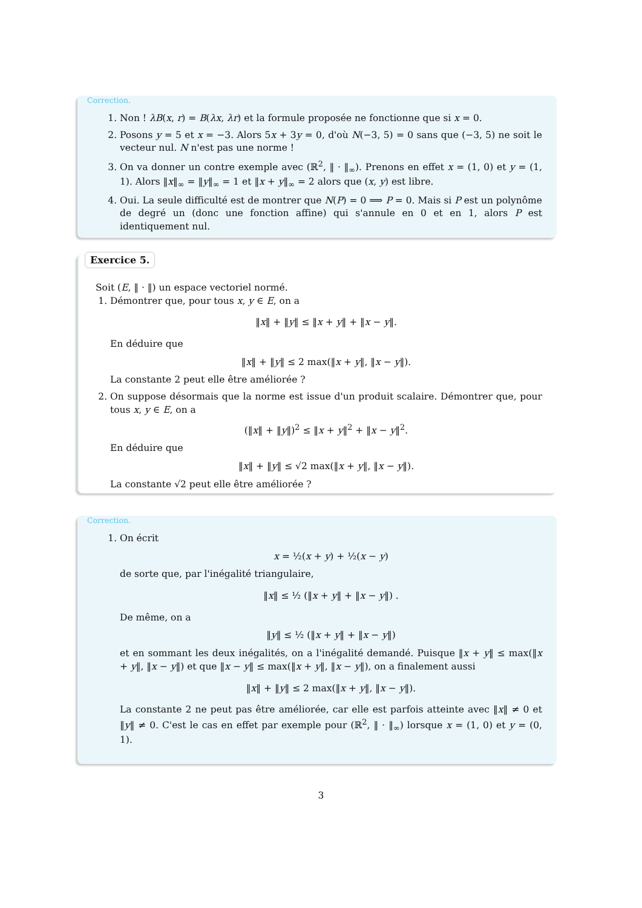Correction.
1. Non ! λB(x, r) = B(λx, λr) et la formule proposée ne fonctionne que si x = 0.
2. Posons y = 5 et x = −3. Alors 5x + 3y = 0, d'où N(−3, 5) = 0 sans que (−3, 5) ne soit le vecteur nul. N n'est pas une norme !
3. On va donner un contre exemple avec (ℝ<sup>2</sup>, ‖ · ‖<sub>∞</sub>). Prenons en effet x = (1, 0) et y = (1, 1). Alors ‖x‖<sub>∞</sub> = ‖y‖<sub>∞</sub> = 1 et ‖x + y‖<sub>∞</sub> = 2 alors que (x, y) est libre.
4. Oui. La seule difficulté est de montrer que N(P) = 0 ⟹ P = 0. Mais si P est un polynôme de degré un (donc une fonction affine) qui s'annule en 0 et en 1, alors P est identiquement nul.
Exercice 5.
Soit (E, ‖ · ‖) un espace vectoriel normé.
1. Démontrer que, pour tous x, y ∈ E, on a
‖x‖ + ‖y‖ ≤ ‖x + y‖ + ‖x − y‖.
En déduire que
‖x‖ + ‖y‖ ≤ 2 max(‖x + y‖, ‖x − y‖).
La constante 2 peut elle être améliorée ?
2. On suppose désormais que la norme est issue d'un produit scalaire. Démontrer que, pour tous x, y ∈ E, on a
(‖x‖ + ‖y‖)<sup>2</sup> ≤ ‖x + y‖<sup>2</sup> + ‖x − y‖<sup>2</sup>.
En déduire que
‖x‖ + ‖y‖ ≤ √2 max(‖x + y‖, ‖x − y‖).
La constante √2 peut elle être améliorée ?
Correction.
1. On écrit
x = ½(x + y) + ½(x − y)
de sorte que, par l'inégalité triangulaire,
‖x‖ ≤ ½ (‖x + y‖ + ‖x − y‖) .
De même, on a
‖y‖ ≤ ½ (‖x + y‖ + ‖x − y‖)
et en sommant les deux inégalités, on a l'inégalité demandé. Puisque ‖x + y‖ ≤ max(‖x + y‖, ‖x − y‖) et que ‖x − y‖ ≤ max(‖x + y‖, ‖x − y‖), on a finalement aussi
‖x‖ + ‖y‖ ≤ 2 max(‖x + y‖, ‖x − y‖).
La constante 2 ne peut pas être améliorée, car elle est parfois atteinte avec ‖x‖ ≠ 0 et ‖y‖ ≠ 0. C'est le cas en effet par exemple pour (ℝ<sup>2</sup>, ‖ · ‖<sub>∞</sub>) lorsque x = (1, 0) et y = (0, 1).
3